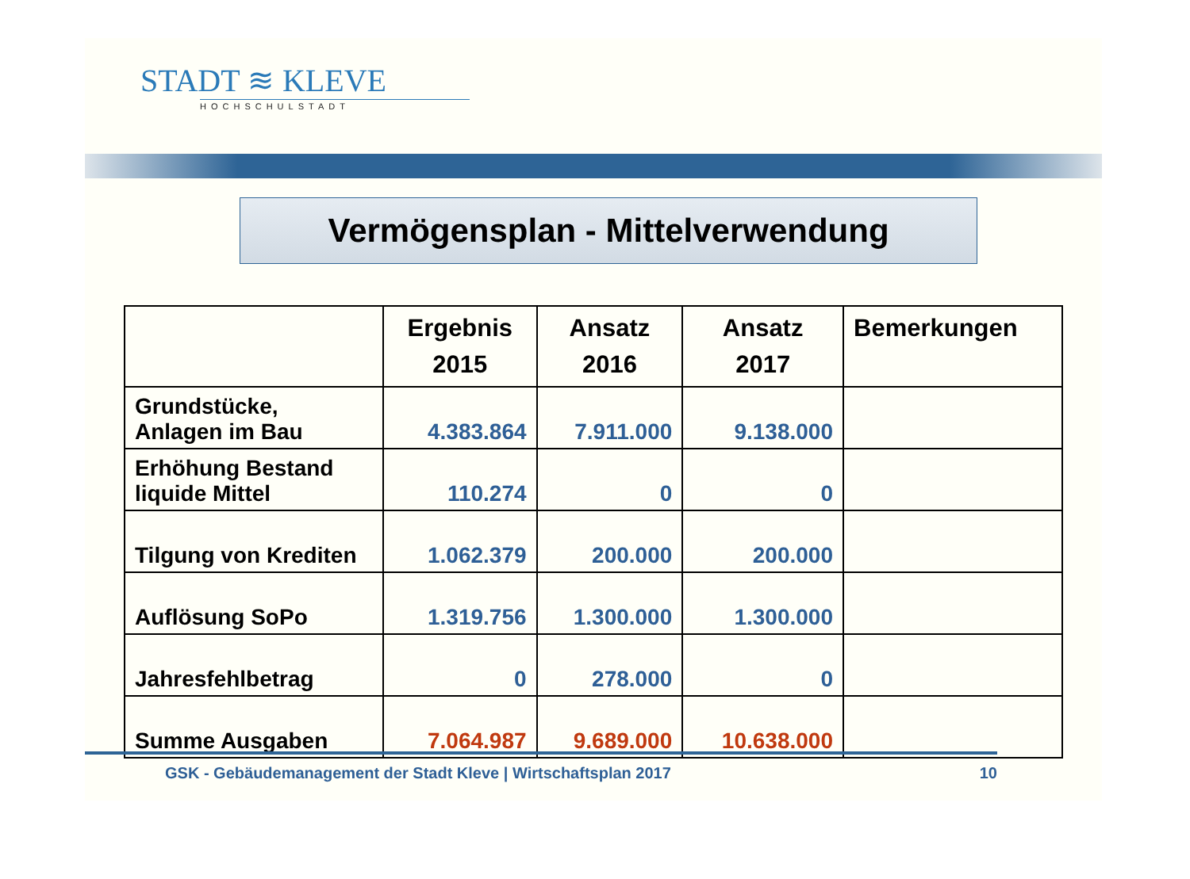STADT ≋ KLEVE
HOCHSCHULSTADT
Vermögensplan - Mittelverwendung
| | Ergebnis 2015 | Ansatz 2016 | Ansatz 2017 | Bemerkungen |
| --- | --- | --- | --- | --- |
| Grundstücke, Anlagen im Bau | 4.383.864 | 7.911.000 | 9.138.000 | |
| Erhöhung Bestand liquide Mittel | 110.274 | 0 | 0 | |
| Tilgung von Krediten | 1.062.379 | 200.000 | 200.000 | |
| Auflösung SoPo | 1.319.756 | 1.300.000 | 1.300.000 | |
| Jahresfehlbetrag | 0 | 278.000 | 0 | |
| Summe Ausgaben | 7.064.987 | 9.689.000 | 10.638.000 | |
GSK - Gebäudemanagement der Stadt Kleve | Wirtschaftsplan 2017 10